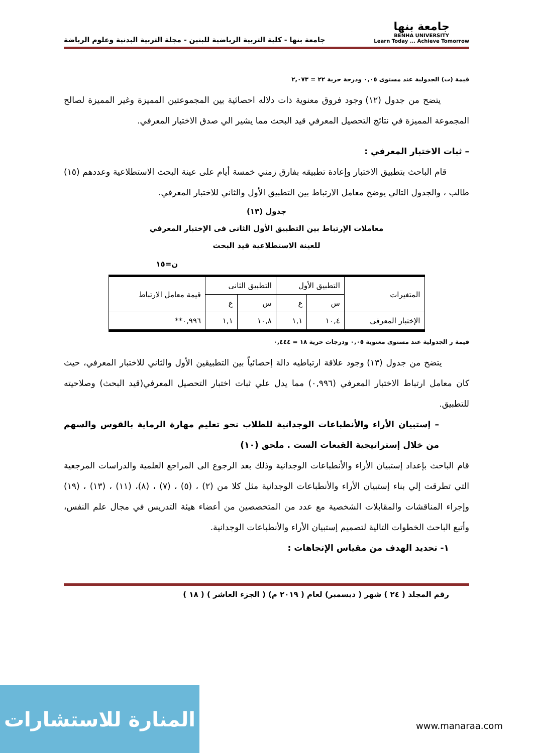جامعة بنها
BENHA UNIVERSITY
Learn Today ... Achieve Tomorrow
جامعة بنها - كلية التربية الرياضية للبنين - مجلة التربية البدنية وعلوم الرياضة
قيمة (ت) الجدولية عند مستوى ٠,٠٥ ودرجة حرية ٢٢ = ٢,٠٧٣
يتضح من جدول (١٢) وجود فروق معنوية ذات دلاله احصائية بين المجموعتين المميزة وغير المميزة لصالح المجموعة المميزة في نتائج التحصيل المعرفي قيد البحث مما يشير الي صدق الاختبار المعرفي.
– ثبات الاختبار المعرفي :
قام الباحث بتطبيق الاختبار وإعادة تطبيقه بفارق زمني خمسة أيام على عينة البحث الاستطلاعية وعددهم (١٥) طالب ، والجدول التالي يوضح معامل الارتباط بين التطبيق الأول والثاني للاختبار المعرفي.
جدول (١٣)
معاملات الإرتباط بين التطبيق الأول الثانى فى الإختبار المعرفي
للعينة الاستطلاعية قيد البحث
ن=١٥
| المتغيرات | التطبيق الأول | | التطبيق الثانى | | قيمة معامل الارتباط |
| --- | --- | --- | --- | --- | --- |
| | س | ع | س | ع | |
| الإختبار المعرفى | ١٠,٤ | ١,١ | ١٠,٨ | ١,١ | ٠,٩٩٦** |
قيمة ر الجدولية عند مستوى معنوية ٠,٠٥ ودرجات حرية ١٨ = ٠,٤٤٤
يتضح من جدول (١٣) وجود علاقة ارتباطيه دالة إحصائياً بين التطبيقين الأول والثاني للاختبار المعرفي، حيث كان معامل ارتباط الاختبار المعرفي (٠,٩٩٦) مما يدل علي ثبات اختبار التحصيل المعرفي(قيد البحث) وصلاحيته للتطبيق.
– إستبيان الأراء والأنطباعات الوجدانية للطلاب نحو تعليم مهارة الرماية بالقوس والسهم من خلال إستراتيجية القبعات الست . ملحق (١٠)
قام الباحث بإعداد إستبيان الأراء والأنطباعات الوجدانية وذلك بعد الرجوع الى المراجع العلمية والدراسات المرجعية التي تطرقت إلي بناء إستبيان الأراء والأنطباعات الوجدانية مثل كلا من (٢) ، (٥) ، (٧) ، (٨)، (١١) ، (١٣) ، (١٩) وإجراء المناقشات والمقابلات الشخصية مع عدد من المتخصصين من أعضاء هيئة التدريس في مجال علم النفس، وأتبع الباحث الخطوات التالية لتصميم إستبيان الأراء والأنطباعات الوجدانية.
١- تحديد الهدف من مقياس الإتجاهات :
رقم المجلد ( ٢٤ ) شهر ( ديسمبر) لعام ( ٢٠١٩ م) ( الجزء العاشر ) ( ١٨ )
المنارة للاستشارات
www.manaraa.com